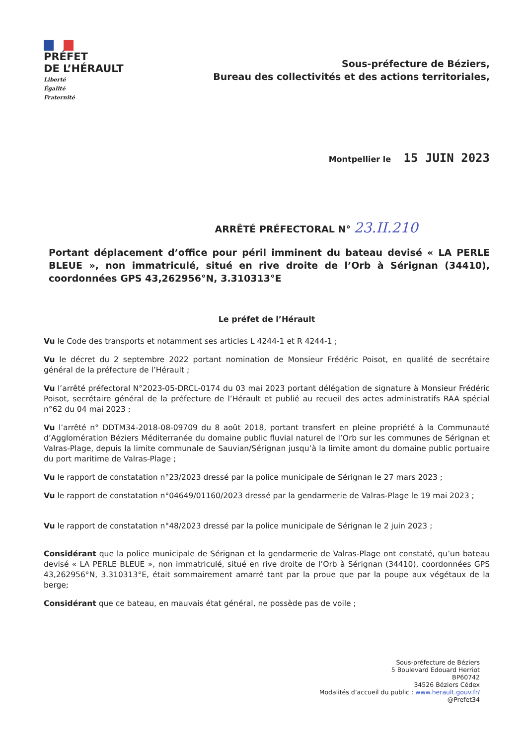PRÉFET
DE L’HÉRAULT
Liberté
Égalité
Fraternité
Sous-préfecture de Béziers,
Bureau des collectivités et des actions territoriales,
Montpellier le 15 JUIN 2023
ARRÊTÉ PRÉFECTORAL N° 23.II.210
Portant déplacement d’office pour péril imminent du bateau devisé « LA PERLE BLEUE », non immatriculé, situé en rive droite de l’Orb à Sérignan (34410), coordonnées GPS 43,262956°N, 3.310313°E
Le préfet de l’Hérault
Vu le Code des transports et notamment ses articles L 4244-1 et R 4244-1 ;
Vu le décret du 2 septembre 2022 portant nomination de Monsieur Frédéric Poisot, en qualité de secrétaire général de la préfecture de l’Hérault ;
Vu l’arrêté préfectoral N°2023-05-DRCL-0174 du 03 mai 2023 portant délégation de signature à Monsieur Frédéric Poisot, secrétaire général de la préfecture de l’Hérault et publié au recueil des actes administratifs RAA spécial n°62 du 04 mai 2023 ;
Vu l’arrêté n° DDTM34-2018-08-09709 du 8 août 2018, portant transfert en pleine propriété à la Communauté d’Agglomération Béziers Méditerranée du domaine public fluvial naturel de l’Orb sur les communes de Sérignan et Valras-Plage, depuis la limite communale de Sauvian/Sérignan jusqu’à la limite amont du domaine public portuaire du port maritime de Valras-Plage ;
Vu le rapport de constatation n°23/2023 dressé par la police municipale de Sérignan le 27 mars 2023 ;
Vu le rapport de constatation n°04649/01160/2023 dressé par la gendarmerie de Valras-Plage le 19 mai 2023 ;
Vu le rapport de constatation n°48/2023 dressé par la police municipale de Sérignan le 2 juin 2023 ;
Considérant que la police municipale de Sérignan et la gendarmerie de Valras-Plage ont constaté, qu’un bateau devisé « LA PERLE BLEUE », non immatriculé, situé en rive droite de l’Orb à Sérignan (34410), coordonnées GPS 43,262956°N, 3.310313°E, était sommairement amarré tant par la proue que par la poupe aux végétaux de la berge;
Considérant que ce bateau, en mauvais état général, ne possède pas de voile ;
Sous-préfecture de Béziers
5 Boulevard Edouard Herriot
BP60742
34526 Béziers Cédex
Modalités d’accueil du public : www.herault.gouv.fr/
@Prefet34